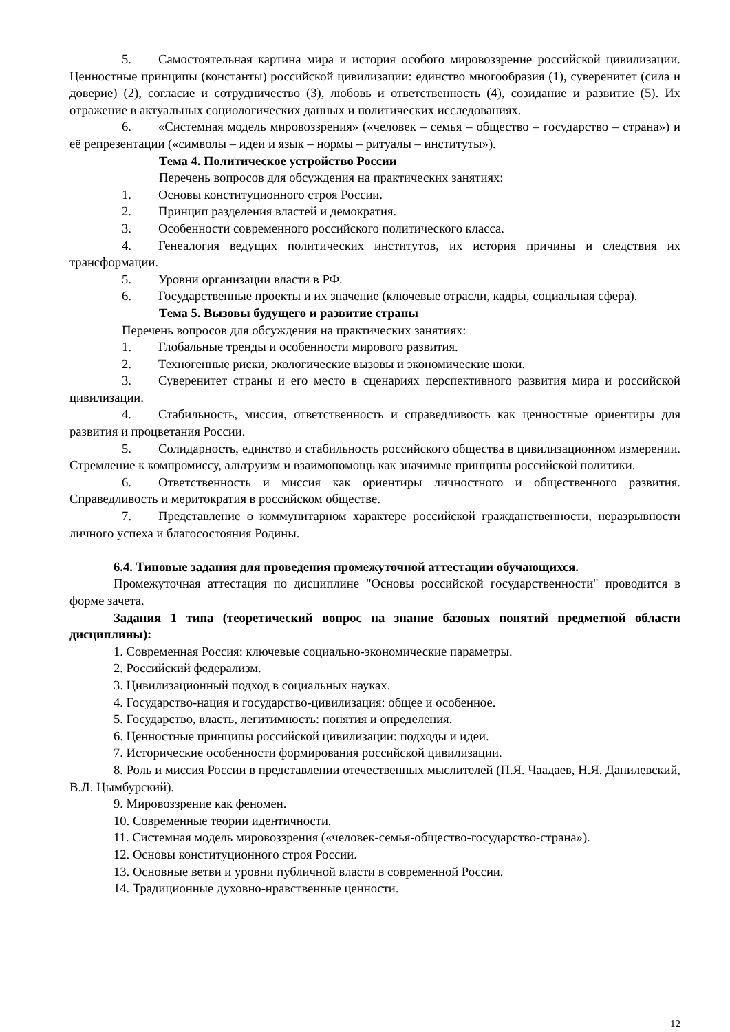5. Самостоятельная картина мира и история особого мировоззрение российской цивилизации. Ценностные принципы (константы) российской цивилизации: единство многообразия (1), суверенитет (сила и доверие) (2), согласие и сотрудничество (3), любовь и ответственность (4), созидание и развитие (5). Их отражение в актуальных социологических данных и политических исследованиях.
6. «Системная модель мировоззрения» («человек – семья – общество – государство – страна») и её репрезентации («символы – идеи и язык – нормы – ритуалы – институты»).
Тема 4. Политическое устройство России
Перечень вопросов для обсуждения на практических занятиях:
1. Основы конституционного строя России.
2. Принцип разделения властей и демократия.
3. Особенности современного российского политического класса.
4. Генеалогия ведущих политических институтов, их история причины и следствия их трансформации.
5. Уровни организации власти в РФ.
6. Государственные проекты и их значение (ключевые отрасли, кадры, социальная сфера).
Тема 5. Вызовы будущего и развитие страны
Перечень вопросов для обсуждения на практических занятиях:
1. Глобальные тренды и особенности мирового развития.
2. Техногенные риски, экологические вызовы и экономические шоки.
3. Суверенитет страны и его место в сценариях перспективного развития мира и российской цивилизации.
4. Стабильность, миссия, ответственность и справедливость как ценностные ориентиры для развития и процветания России.
5. Солидарность, единство и стабильность российского общества в цивилизационном измерении. Стремление к компромиссу, альтруизм и взаимопомощь как значимые принципы российской политики.
6. Ответственность и миссия как ориентиры личностного и общественного развития. Справедливость и меритократия в российском обществе.
7. Представление о коммунитарном характере российской гражданственности, неразрывности личного успеха и благосостояния Родины.
6.4. Типовые задания для проведения промежуточной аттестации обучающихся.
Промежуточная аттестация по дисциплине "Основы российской государственности" проводится в форме зачета.
Задания 1 типа (теоретический вопрос на знание базовых понятий предметной области дисциплины):
1. Современная Россия: ключевые социально-экономические параметры.
2. Российский федерализм.
3. Цивилизационный подход в социальных науках.
4. Государство-нация и государство-цивилизация: общее и особенное.
5. Государство, власть, легитимность: понятия и определения.
6. Ценностные принципы российской цивилизации: подходы и идеи.
7. Исторические особенности формирования российской цивилизации.
8. Роль и миссия России в представлении отечественных мыслителей (П.Я. Чаадаев, Н.Я. Данилевский, В.Л. Цымбурский).
9. Мировоззрение как феномен.
10. Современные теории идентичности.
11. Системная модель мировоззрения («человек-семья-общество-государство-страна»).
12. Основы конституционного строя России.
13. Основные ветви и уровни публичной власти в современной России.
14. Традиционные духовно-нравственные ценности.
12